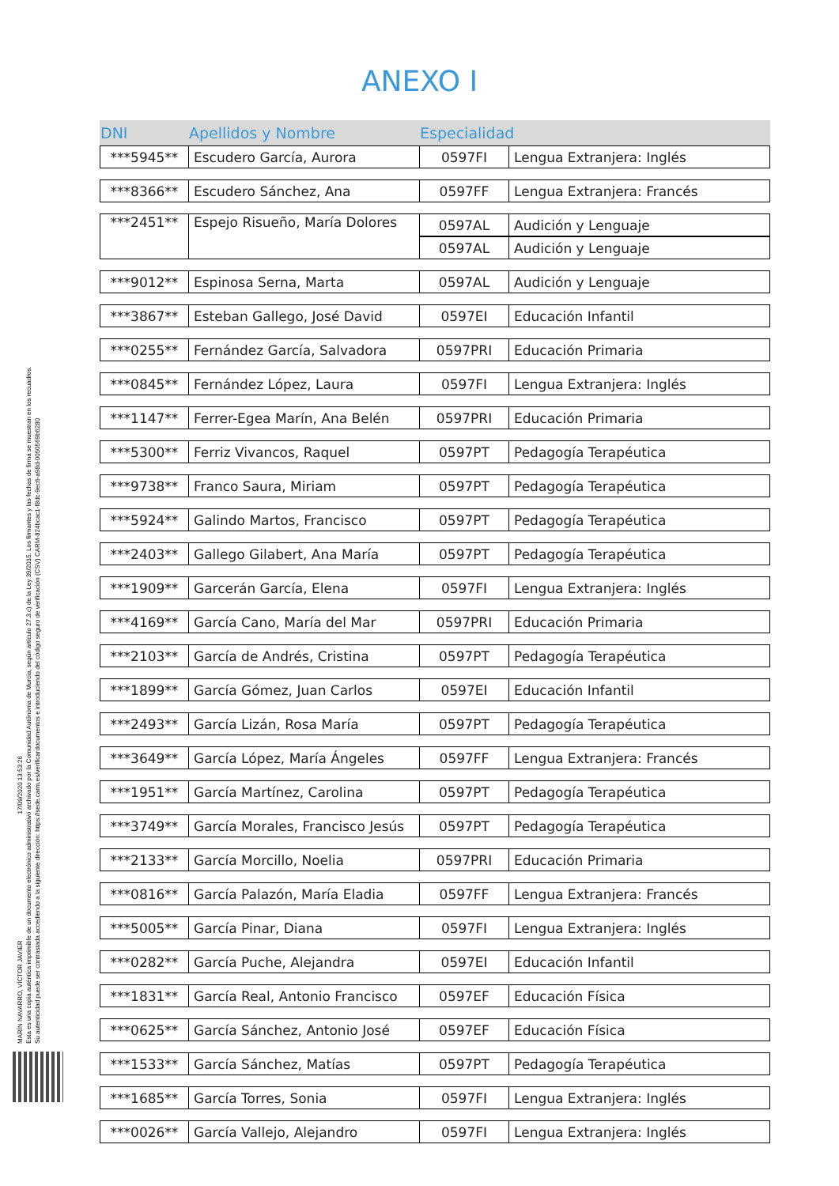ANEXO I
| DNI | Apellidos y Nombre | Especialidad | |
| --- | --- | --- | --- |
| ***5945** | Escudero García, Aurora | 0597FI | Lengua Extranjera: Inglés |
| ***8366** | Escudero Sánchez, Ana | 0597FF | Lengua Extranjera: Francés |
| ***2451** | Espejo Risueño, María Dolores | 0597AL | Audición y Lenguaje |
| | | 0597AL | Audición y Lenguaje |
| ***9012** | Espinosa Serna, Marta | 0597AL | Audición y Lenguaje |
| ***3867** | Esteban Gallego, José David | 0597EI | Educación Infantil |
| ***0255** | Fernández García, Salvadora | 0597PRI | Educación Primaria |
| ***0845** | Fernández López, Laura | 0597FI | Lengua Extranjera: Inglés |
| ***1147** | Ferrer-Egea Marín, Ana Belén | 0597PRI | Educación Primaria |
| ***5300** | Ferriz Vivancos, Raquel | 0597PT | Pedagogía Terapéutica |
| ***9738** | Franco Saura, Miriam | 0597PT | Pedagogía Terapéutica |
| ***5924** | Galindo Martos, Francisco | 0597PT | Pedagogía Terapéutica |
| ***2403** | Gallego Gilabert, Ana María | 0597PT | Pedagogía Terapéutica |
| ***1909** | Garcerán García, Elena | 0597FI | Lengua Extranjera: Inglés |
| ***4169** | García Cano, María del Mar | 0597PRI | Educación Primaria |
| ***2103** | García de Andrés, Cristina | 0597PT | Pedagogía Terapéutica |
| ***1899** | García Gómez, Juan Carlos | 0597EI | Educación Infantil |
| ***2493** | García Lizán, Rosa María | 0597PT | Pedagogía Terapéutica |
| ***3649** | García López, María Ángeles | 0597FF | Lengua Extranjera: Francés |
| ***1951** | García Martínez, Carolina | 0597PT | Pedagogía Terapéutica |
| ***3749** | García Morales, Francisco Jesús | 0597PT | Pedagogía Terapéutica |
| ***2133** | García Morcillo, Noelia | 0597PRI | Educación Primaria |
| ***0816** | García Palazón, María Eladia | 0597FF | Lengua Extranjera: Francés |
| ***5005** | García Pinar, Diana | 0597FI | Lengua Extranjera: Inglés |
| ***0282** | García Puche, Alejandra | 0597EI | Educación Infantil |
| ***1831** | García Real, Antonio Francisco | 0597EF | Educación Física |
| ***0625** | García Sánchez, Antonio José | 0597EF | Educación Física |
| ***1533** | García Sánchez, Matías | 0597PT | Pedagogía Terapéutica |
| ***1685** | García Torres, Sonia | 0597FI | Lengua Extranjera: Inglés |
| ***0026** | García Vallejo, Alejandro | 0597FI | Lengua Extranjera: Inglés |
MARÍN NAVARRO, VÍCTOR JAVIER 17/09/2020 13:53:26
Esta es una copia auténtica imprimible de un documento electrónico administrativo archivado por la Comunidad Autónoma de Murcia, según artículo 27.3.c) de la Ley 39/2015. Los firmantes y las fechas de firma se muestran en los recuadros.
Su autenticidad puede ser contrastada accediendo a la siguiente dirección: https://sede.carm.es/verificardocumentos e introduciendo del código seguro de verificación (CSV) CARM-824bcac1-f8dc-9ec6-a98d-0050569b6280